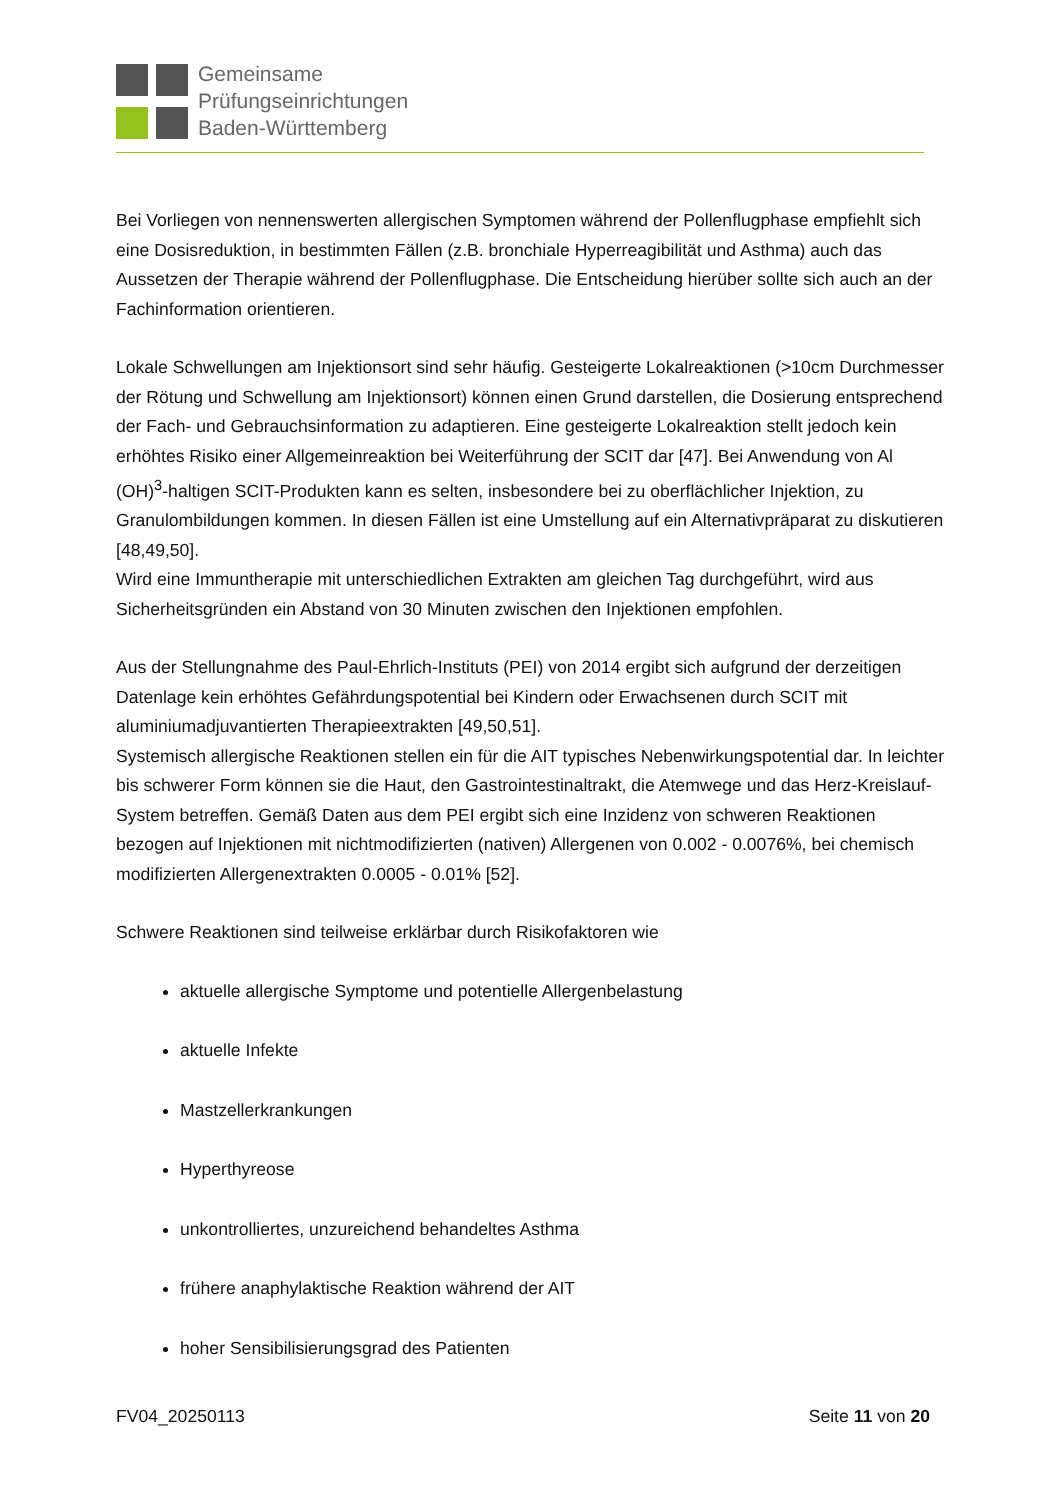Gemeinsame
Prüfungseinrichtungen
Baden-Württemberg
Bei Vorliegen von nennenswerten allergischen Symptomen während der Pollenflugphase emp­fiehlt sich eine Dosisreduktion, in bestimmten Fällen (z.B. bronchiale Hyperreagibilität und Asthma) auch das Aussetzen der Therapie während der Pollenflugphase. Die Entscheidung hier­über sollte sich auch an der Fachinformation orientieren.
Lokale Schwellungen am Injektionsort sind sehr häufig. Gesteigerte Lokalreaktionen (>10cm Durchmesser der Rötung und Schwellung am Injektionsort) können einen Grund darstellen, die Dosierung entsprechend der Fach- und Gebrauchsinformation zu adaptieren. Eine gesteigerte Lokalreaktion stellt jedoch kein erhöhtes Risiko einer Allgemeinreaktion bei Weiterführung der SCIT dar [47]. Bei Anwendung von Al (OH)<sup>3</sup>-haltigen SCIT-Produkten kann es selten, insbeson­dere bei zu oberflächlicher Injektion, zu Granulombildungen kommen. In diesen Fällen ist eine Umstellung auf ein Alternativpräparat zu diskutieren [48,49,50].
Wird eine Immuntherapie mit unterschiedlichen Extrakten am gleichen Tag durchgeführt, wird aus Sicherheitsgründen ein Abstand von 30 Minuten zwischen den Injektionen empfohlen.
Aus der Stellungnahme des Paul-Ehrlich-Instituts (PEI) von 2014 ergibt sich aufgrund der derzei­tigen Datenlage kein erhöhtes Gefährdungspotential bei Kindern oder Erwachsenen durch SCIT mit aluminiumadjuvantierten Therapieextrakten [49,50,51].
Systemisch allergische Reaktionen stellen ein für die AIT typisches Nebenwirkungspotential dar. In leichter bis schwerer Form können sie die Haut, den Gastrointestinaltrakt, die Atemwege und das Herz-Kreislauf-System betreffen. Gemäß Daten aus dem PEI ergibt sich eine Inzidenz von schweren Reaktionen bezogen auf Injektionen mit nichtmodifizierten (nativen) Allergenen von 0.002 - 0.0076%, bei chemisch modifizierten Allergenextrakten 0.0005 - 0.01% [52].
Schwere Reaktionen sind teilweise erklärbar durch Risikofaktoren wie
aktuelle allergische Symptome und potentielle Allergenbelastung
aktuelle Infekte
Mastzellerkrankungen
Hyperthyreose
unkontrolliertes, unzureichend behandeltes Asthma
frühere anaphylaktische Reaktion während der AIT
hoher Sensibilisierungsgrad des Patienten
FV04_20250113 Seite 11 von 20